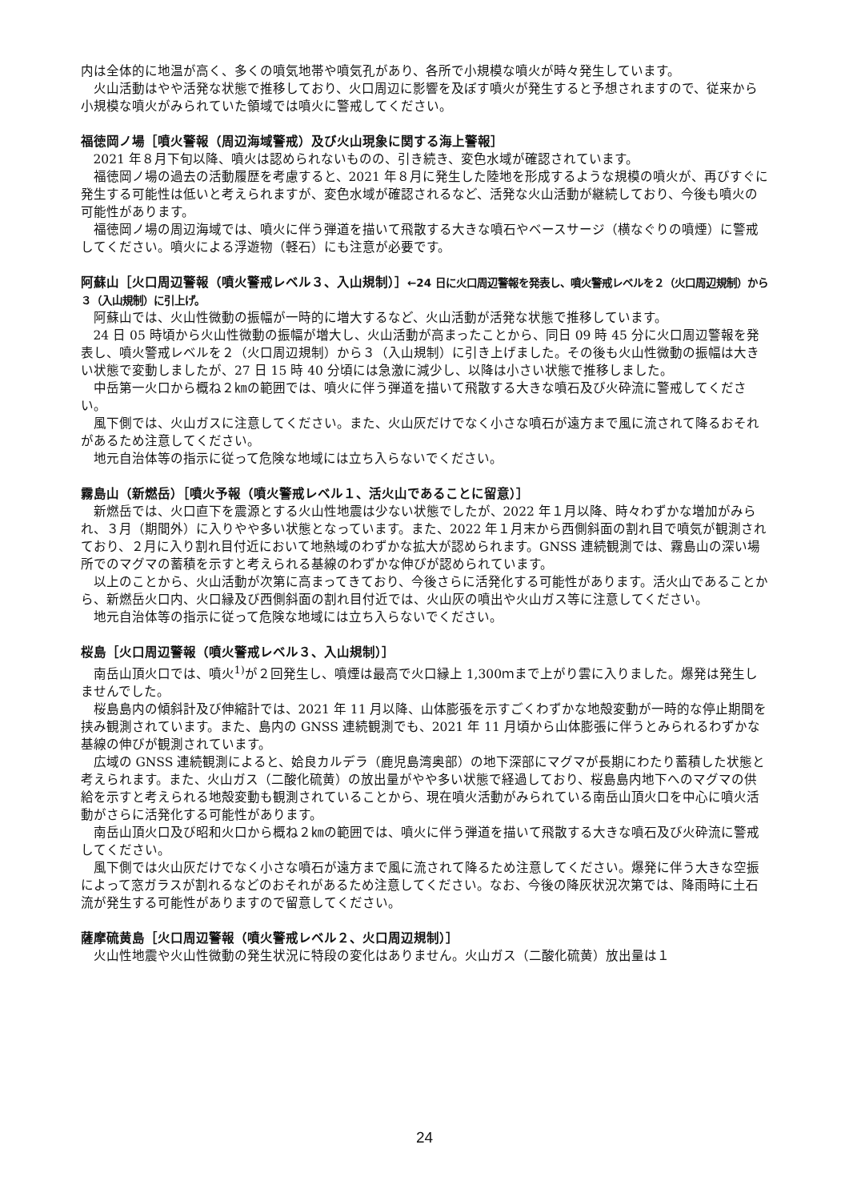内は全体的に地温が高く、多くの噴気地帯や噴気孔があり、各所で小規模な噴火が時々発生しています。
火山活動はやや活発な状態で推移しており、火口周辺に影響を及ぼす噴火が発生すると予想されますので、従来から小規模な噴火がみられていた領域では噴火に警戒してください。
福徳岡ノ場［噴火警報（周辺海域警戒）及び火山現象に関する海上警報］
2021 年８月下旬以降、噴火は認められないものの、引き続き、変色水域が確認されています。
福徳岡ノ場の過去の活動履歴を考慮すると、2021 年８月に発生した陸地を形成するような規模の噴火が、再びすぐに発生する可能性は低いと考えられますが、変色水域が確認されるなど、活発な火山活動が継続しており、今後も噴火の可能性があります。
福徳岡ノ場の周辺海域では、噴火に伴う弾道を描いて飛散する大きな噴石やベースサージ（横なぐりの噴煙）に警戒してください。噴火による浮遊物（軽石）にも注意が必要です。
阿蘇山［火口周辺警報（噴火警戒レベル３、入山規制）］←24 日に火口周辺警報を発表し、噴火警戒レベルを２（火口周辺規制）から３（入山規制）に引上げ。
阿蘇山では、火山性微動の振幅が一時的に増大するなど、火山活動が活発な状態で推移しています。
24 日 05 時頃から火山性微動の振幅が増大し、火山活動が高まったことから、同日 09 時 45 分に火口周辺警報を発表し、噴火警戒レベルを２（火口周辺規制）から３（入山規制）に引き上げました。その後も火山性微動の振幅は大きい状態で変動しましたが、27 日 15 時 40 分頃には急激に減少し、以降は小さい状態で推移しました。
中岳第一火口から概ね２㎞の範囲では、噴火に伴う弾道を描いて飛散する大きな噴石及び火砕流に警戒してください。
風下側では、火山ガスに注意してください。また、火山灰だけでなく小さな噴石が遠方まで風に流されて降るおそれがあるため注意してください。
地元自治体等の指示に従って危険な地域には立ち入らないでください。
霧島山（新燃岳）［噴火予報（噴火警戒レベル１、活火山であることに留意）］
新燃岳では、火口直下を震源とする火山性地震は少ない状態でしたが、2022 年１月以降、時々わずかな増加がみられ、３月（期間外）に入りやや多い状態となっています。また、2022 年１月末から西側斜面の割れ目で噴気が観測されており、２月に入り割れ目付近において地熱域のわずかな拡大が認められます。GNSS 連続観測では、霧島山の深い場所でのマグマの蓄積を示すと考えられる基線のわずかな伸びが認められています。
以上のことから、火山活動が次第に高まってきており、今後さらに活発化する可能性があります。活火山であることから、新燃岳火口内、火口縁及び西側斜面の割れ目付近では、火山灰の噴出や火山ガス等に注意してください。
地元自治体等の指示に従って危険な地域には立ち入らないでください。
桜島［火口周辺警報（噴火警戒レベル３、入山規制）］
南岳山頂火口では、噴火<sup>1)</sup>が２回発生し、噴煙は最高で火口縁上 1,300ｍまで上がり雲に入りました。爆発は発生しませんでした。
桜島島内の傾斜計及び伸縮計では、2021 年 11 月以降、山体膨張を示すごくわずかな地殻変動が一時的な停止期間を挟み観測されています。また、島内の GNSS 連続観測でも、2021 年 11 月頃から山体膨張に伴うとみられるわずかな基線の伸びが観測されています。
広域の GNSS 連続観測によると、姶良カルデラ（鹿児島湾奥部）の地下深部にマグマが長期にわたり蓄積した状態と考えられます。また、火山ガス（二酸化硫黄）の放出量がやや多い状態で経過しており、桜島島内地下へのマグマの供給を示すと考えられる地殻変動も観測されていることから、現在噴火活動がみられている南岳山頂火口を中心に噴火活動がさらに活発化する可能性があります。
南岳山頂火口及び昭和火口から概ね２㎞の範囲では、噴火に伴う弾道を描いて飛散する大きな噴石及び火砕流に警戒してください。
風下側では火山灰だけでなく小さな噴石が遠方まで風に流されて降るため注意してください。爆発に伴う大きな空振によって窓ガラスが割れるなどのおそれがあるため注意してください。なお、今後の降灰状況次第では、降雨時に土石流が発生する可能性がありますので留意してください。
薩摩硫黄島［火口周辺警報（噴火警戒レベル２、火口周辺規制）］
火山性地震や火山性微動の発生状況に特段の変化はありません。火山ガス（二酸化硫黄）放出量は１
24